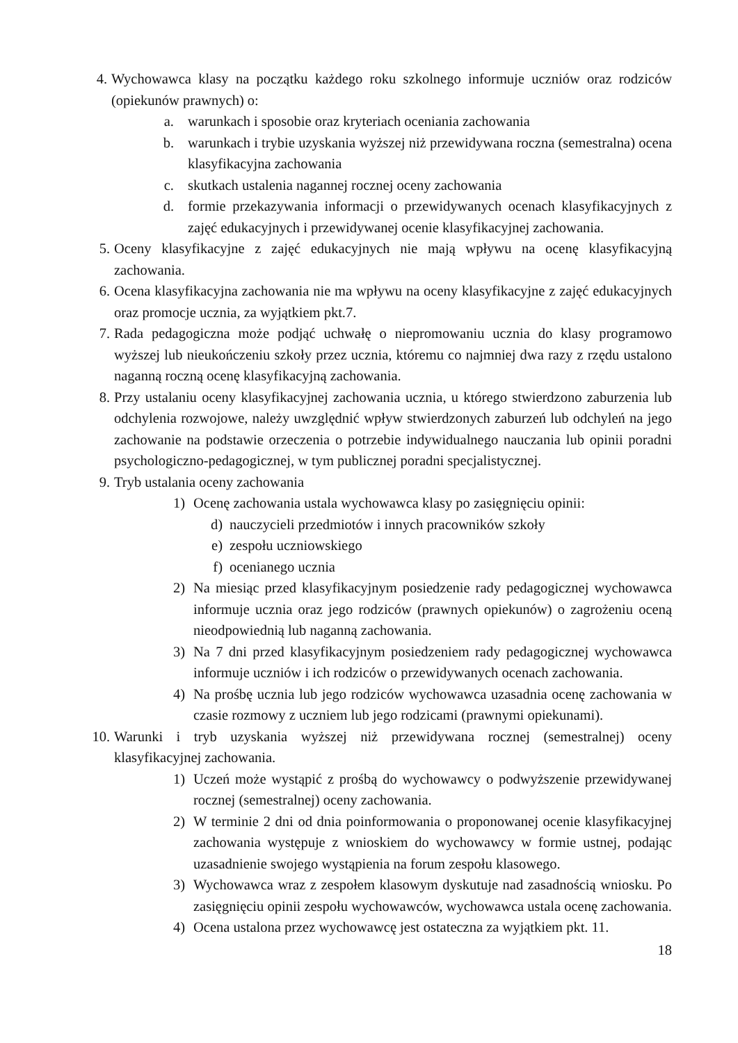4. Wychowawca klasy na początku każdego roku szkolnego informuje uczniów oraz rodziców (opiekunów prawnych) o:
a. warunkach i sposobie oraz kryteriach oceniania zachowania
b. warunkach i trybie uzyskania wyższej niż przewidywana roczna (semestralna) ocena klasyfikacyjna zachowania
c. skutkach ustalenia nagannej rocznej oceny zachowania
d. formie przekazywania informacji o przewidywanych ocenach klasyfikacyjnych z zajęć edukacyjnych i przewidywanej ocenie klasyfikacyjnej zachowania.
5. Oceny klasyfikacyjne z zajęć edukacyjnych nie mają wpływu na ocenę klasyfikacyjną zachowania.
6. Ocena klasyfikacyjna zachowania nie ma wpływu na oceny klasyfikacyjne z zajęć edukacyjnych oraz promocje ucznia, za wyjątkiem pkt.7.
7. Rada pedagogiczna może podjąć uchwałę o niepromowaniu ucznia do klasy programowo wyższej lub nieukończeniu szkoły przez ucznia, któremu co najmniej dwa razy z rzędu ustalono naganną roczną ocenę klasyfikacyjną zachowania.
8. Przy ustalaniu oceny klasyfikacyjnej zachowania ucznia, u którego stwierdzono zaburzenia lub odchylenia rozwojowe, należy uwzględnić wpływ stwierdzonych zaburzeń lub odchyleń na jego zachowanie na podstawie orzeczenia o potrzebie indywidualnego nauczania lub opinii poradni psychologiczno-pedagogicznej, w tym publicznej poradni specjalistycznej.
9. Tryb ustalania oceny zachowania
1) Ocenę zachowania ustala wychowawca klasy po zasięgnięciu opinii:
d) nauczycieli przedmiotów i innych pracowników szkoły
e) zespołu uczniowskiego
f) ocenianego ucznia
2) Na miesiąc przed klasyfikacyjnym posiedzenie rady pedagogicznej wychowawca informuje ucznia oraz jego rodziców (prawnych opiekunów) o zagrożeniu oceną nieodpowiednią lub naganną zachowania.
3) Na 7 dni przed klasyfikacyjnym posiedzeniem rady pedagogicznej wychowawca informuje uczniów i ich rodziców o przewidywanych ocenach zachowania.
4) Na prośbę ucznia lub jego rodziców wychowawca uzasadnia ocenę zachowania w czasie rozmowy z uczniem lub jego rodzicami (prawnymi opiekunami).
10. Warunki i tryb uzyskania wyższej niż przewidywana rocznej (semestralnej) oceny klasyfikacyjnej zachowania.
1) Uczeń może wystąpić z prośbą do wychowawcy o podwyższenie przewidywanej rocznej (semestralnej) oceny zachowania.
2) W terminie 2 dni od dnia poinformowania o proponowanej ocenie klasyfikacyjnej zachowania występuje z wnioskiem do wychowawcy w formie ustnej, podając uzasadnienie swojego wystąpienia na forum zespołu klasowego.
3) Wychowawca wraz z zespołem klasowym dyskutuje nad zasadnością wniosku. Po zasięgnięciu opinii zespołu wychowawców, wychowawca ustala ocenę zachowania.
4) Ocena ustalona przez wychowawcę jest ostateczna za wyjątkiem pkt. 11.
18